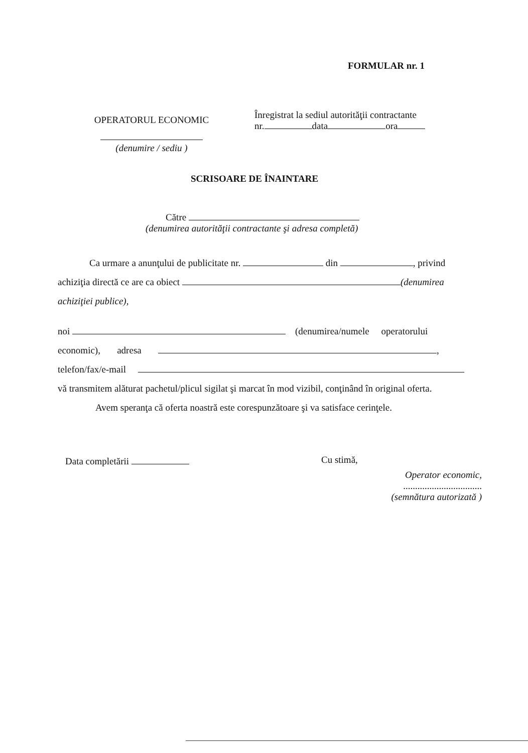FORMULAR nr. 1
OPERATORUL ECONOMIC
(denumire / sediu )
Înregistrat la sediul autorităţii contractante
nr. data ora
SCRISOARE DE ÎNAINTARE
Către
(denumirea autorităţii contractante şi adresa completă)
Ca urmare a anunţului de publicitate nr. din , privind
achiziţia directă ce are ca obiect (denumirea
achiziţiei publice),
noi (denumirea/numele operatorului
economic), adresa ,
telefon/fax/e-mail
vă transmitem alăturat pachetul/plicul sigilat şi marcat în mod vizibil, conţinând în original oferta.
Avem speranţa că oferta noastră este corespunzătoare şi va satisface cerinţele.
Data completării Cu stimă,
Operator economic,
.................................
(semnătura autorizată )